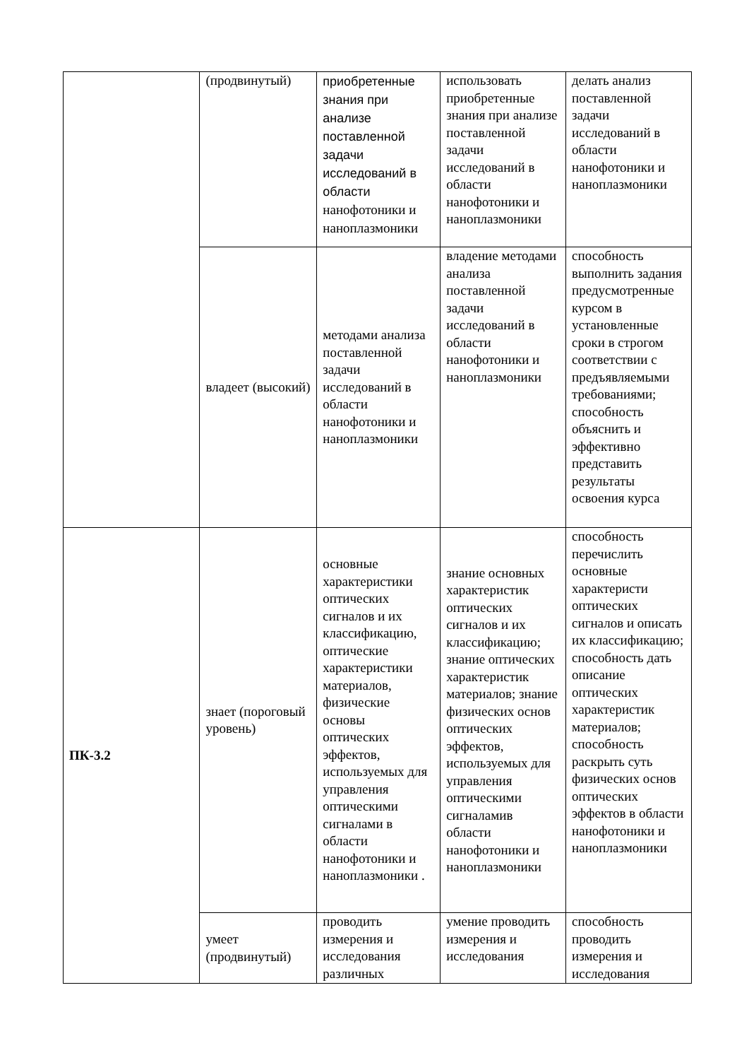| | (продвинутый) | приобретенные знания при анализе поставленной задачи исследований в области нанофотоники и наноплазмоники | использовать приобретенные знания при анализе поставленной задачи исследований в области нанофотоники и наноплазмоники | делать анализ поставленной задачи исследований в области нанофотоники и наноплазмоники |
| | владеет (высокий) | методами анализа поставленной задачи исследований в области нанофотоники и наноплазмоники | владение методами анализа поставленной задачи исследований в области нанофотоники и наноплазмоники | способность выполнить задания предусмотренные курсом в установленные сроки в строгом соответствии с предъявляемыми требованиями; способность объяснить и эффективно представить результаты освоения курса |
| ПК-3.2 | знает (пороговый уровень) | основные характеристики оптических сигналов и их классификацию, оптические характеристики материалов, физические основы оптических эффектов, используемых для управления оптическими сигналами в области нанофотоники и наноплазмоники . | знание основных характеристик оптических сигналов и их классификацию; знание оптических характеристик материалов; знание физических основ оптических эффектов, используемых для управления оптическими сигналамив области нанофотоники и наноплазмоники | способность перечислить основные характеристи оптических сигналов и описать их классификацию; способность дать описание оптических характеристик материалов; способность раскрыть суть физических основ оптических эффектов в области нанофотоники и наноплазмоники |
| | умеет (продвинутый) | проводить измерения и исследования различных | умение проводить измерения и исследования | способность проводить измерения и исследования |